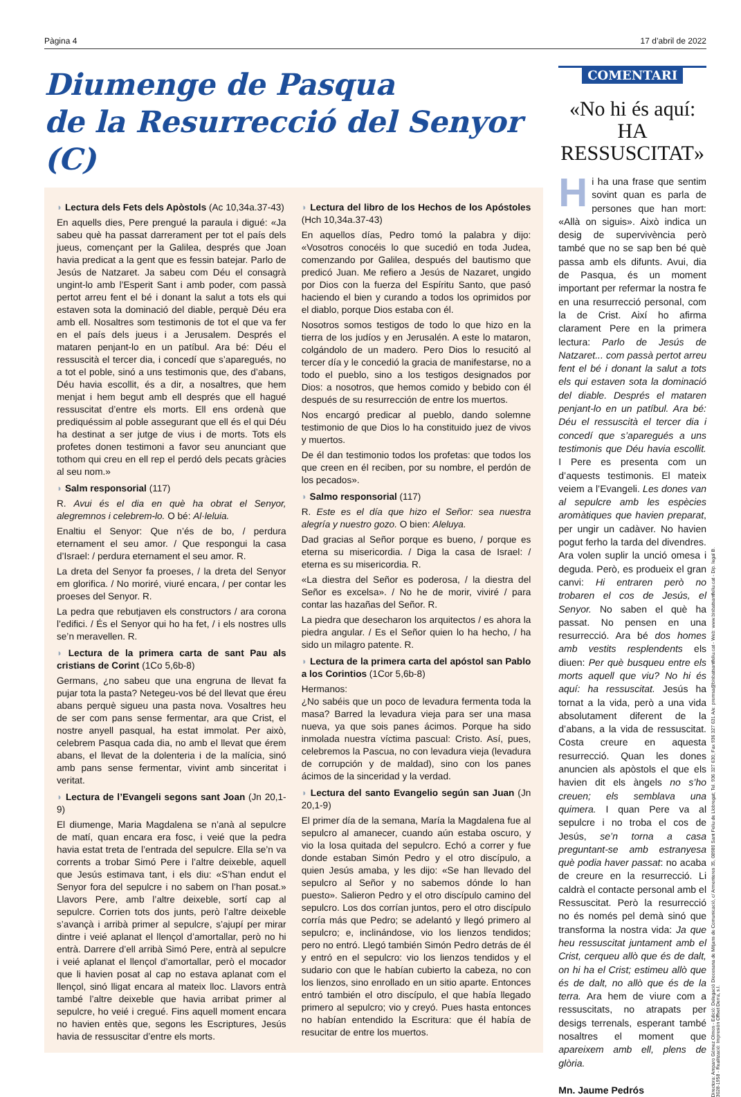Pàgina 4 17 d’abril de 2022
Diumenge de Pasqua
de la Resurrecció del Senyor (C)
◗ Lectura dels Fets dels Apòstols (Ac 10,34a.37-43)
En aquells dies, Pere prengué la paraula i digué: «Ja sabeu què ha passat darrerament per tot el país dels jueus, començant per la Galilea, després que Joan havia predicat a la gent que es fessin batejar. Parlo de Jesús de Natzaret. Ja sabeu com Déu el consagrà ungint-lo amb l’Esperit Sant i amb poder, com passà pertot arreu fent el bé i donant la salut a tots els qui estaven sota la dominació del diable, perquè Déu era amb ell. Nosaltres som testimonis de tot el que va fer en el país dels jueus i a Jerusalem. Després el mataren penjant-lo en un patíbul. Ara bé: Déu el ressuscità el tercer dia, i concedí que s’aparegués, no a tot el poble, sinó a uns testimonis que, des d’abans, Déu havia escollit, és a dir, a nosaltres, que hem menjat i hem begut amb ell després que ell hagué ressuscitat d’entre els morts. Ell ens ordenà que prediquéssim al poble assegurant que ell és el qui Déu ha destinat a ser jutge de vius i de morts. Tots els profetes donen testimoni a favor seu anunciant que tothom qui creu en ell rep el perdó dels pecats gràcies al seu nom.»
◗ Salm responsorial (117)
R. Avui és el dia en què ha obrat el Senyor, alegremnos i celebrem-lo. O bé: Al·leluia.
Enaltiu el Senyor: Que n’és de bo, / perdura eternament el seu amor. / Que respongui la casa d’Israel: / perdura eternament el seu amor. R.
La dreta del Senyor fa proeses, / la dreta del Senyor em glorifica. / No moriré, viuré encara, / per contar les proeses del Senyor. R.
La pedra que rebutjaven els constructors / ara corona l’edifici. / És el Senyor qui ho ha fet, / i els nostres ulls se’n meravellen. R.
◗ Lectura de la primera carta de sant Pau als cristians de Corint (1Co 5,6b-8)
Germans, ¿no sabeu que una engruna de llevat fa pujar tota la pasta? Netegeu-vos bé del llevat que éreu abans perquè sigueu una pasta nova. Vosaltres heu de ser com pans sense fermentar, ara que Crist, el nostre anyell pasqual, ha estat immolat. Per això, celebrem Pasqua cada dia, no amb el llevat que érem abans, el llevat de la dolenteria i de la malícia, sinó amb pans sense fermentar, vivint amb sinceritat i veritat.
◗ Lectura de l’Evangeli segons sant Joan (Jn 20,1-9)
El diumenge, Maria Magdalena se n’anà al sepulcre de matí, quan encara era fosc, i veié que la pedra havia estat treta de l’entrada del sepulcre. Ella se’n va corrents a trobar Simó Pere i l’altre deixeble, aquell que Jesús estimava tant, i els diu: «S’han endut el Senyor fora del sepulcre i no sabem on l’han posat.» Llavors Pere, amb l’altre deixeble, sortí cap al sepulcre. Corrien tots dos junts, però l’altre deixeble s’avançà i arribà primer al sepulcre, s’ajupí per mirar dintre i veié aplanat el llençol d’amortallar, però no hi entrà. Darrere d’ell arribà Simó Pere, entrà al sepulcre i veié aplanat el llençol d’amortallar, però el mocador que li havien posat al cap no estava aplanat com el llençol, sinó lligat encara al mateix lloc. Llavors entrà també l’altre deixeble que havia arribat primer al sepulcre, ho veié i cregué. Fins aquell moment encara no havien entès que, segons les Escriptures, Jesús havia de ressuscitar d’entre els morts.
◗ Lectura del libro de los Hechos de los Apóstoles (Hch 10,34a.37-43)
En aquellos días, Pedro tomó la palabra y dijo: «Vosotros conocéis lo que sucedió en toda Judea, comenzando por Galilea, después del bautismo que predicó Juan. Me refiero a Jesús de Nazaret, ungido por Dios con la fuerza del Espíritu Santo, que pasó haciendo el bien y curando a todos los oprimidos por el diablo, porque Dios estaba con él.
Nosotros somos testigos de todo lo que hizo en la tierra de los judíos y en Jerusalén. A este lo mataron, colgándolo de un madero. Pero Dios lo resucitó al tercer día y le concedió la gracia de manifestarse, no a todo el pueblo, sino a los testigos designados por Dios: a nosotros, que hemos comido y bebido con él después de su resurrección de entre los muertos.
Nos encargó predicar al pueblo, dando solemne testimonio de que Dios lo ha constituido juez de vivos y muertos.
De él dan testimonio todos los profetas: que todos los que creen en él reciben, por su nombre, el perdón de los pecados».
◗ Salmo responsorial (117)
R. Este es el día que hizo el Señor: sea nuestra alegría y nuestro gozo. O bien: Aleluya.
Dad gracias al Señor porque es bueno, / porque es eterna su misericordia. / Diga la casa de Israel: / eterna es su misericordia. R.
«La diestra del Señor es poderosa, / la diestra del Señor es excelsa». / No he de morir, viviré / para contar las hazañas del Señor. R.
La piedra que desecharon los arquitectos / es ahora la piedra angular. / Es el Señor quien lo ha hecho, / ha sido un milagro patente. R.
◗ Lectura de la primera carta del apóstol san Pablo a los Corintios (1Cor 5,6b-8)
Hermanos:
¿No sabéis que un poco de levadura fermenta toda la masa? Barred la levadura vieja para ser una masa nueva, ya que sois panes ácimos. Porque ha sido inmolada nuestra víctima pascual: Cristo. Así, pues, celebremos la Pascua, no con levadura vieja (levadura de corrupción y de maldad), sino con los panes ácimos de la sinceridad y la verdad.
◗ Lectura del santo Evangelio según san Juan (Jn 20,1-9)
El primer día de la semana, María la Magdalena fue al sepulcro al amanecer, cuando aún estaba oscuro, y vio la losa quitada del sepulcro. Echó a correr y fue donde estaban Simón Pedro y el otro discípulo, a quien Jesús amaba, y les dijo: «Se han llevado del sepulcro al Señor y no sabemos dónde lo han puesto». Salieron Pedro y el otro discípulo camino del sepulcro. Los dos corrían juntos, pero el otro discípulo corría más que Pedro; se adelantó y llegó primero al sepulcro; e, inclinándose, vio los lienzos tendidos; pero no entró. Llegó también Simón Pedro detrás de él y entró en el sepulcro: vio los lienzos tendidos y el sudario con que le habían cubierto la cabeza, no con los lienzos, sino enrollado en un sitio aparte. Entonces entró también el otro discípulo, el que había llegado primero al sepulcro; vio y creyó. Pues hasta entonces no habían entendido la Escritura: que él había de resucitar de entre los muertos.
COMENTARI
«No hi és aquí:
HA RESSUSCITAT»
Hi ha una frase que sentim sovint quan es parla de persones que han mort: «Allà on siguis». Això indica un desig de supervivència però també que no se sap ben bé què passa amb els difunts. Avui, dia de Pasqua, és un moment important per refermar la nostra fe en una resurrecció personal, com la de Crist. Així ho afirma clarament Pere en la primera lectura: Parlo de Jesús de Natzaret... com passà pertot arreu fent el bé i donant la salut a tots els qui estaven sota la dominació del diable. Després el mataren penjant-lo en un patíbul. Ara bé: Déu el ressuscità el tercer dia i concedí que s’aparegués a uns testimonis que Déu havia escollit. I Pere es presenta com un d’aquests testimonis. El mateix veiem a l’Evangeli. Les dones van al sepulcre amb les espècies aromàtiques que havien preparat, per ungir un cadàver. No havien pogut ferho la tarda del divendres. Ara volen suplir la unció omesa i deguda. Però, es produeix el gran canvi: Hi entraren però no trobaren el cos de Jesús, el Senyor. No saben el què ha passat. No pensen en una resurrecció. Ara bé dos homes amb vestits resplendents els diuen: Per què busqueu entre els morts aquell que viu? No hi és aquí: ha ressuscitat. Jesús ha tornat a la vida, però a una vida absolutament diferent de la d’abans, a la vida de ressuscitat. Costa creure en aquesta resurrecció. Quan les dones anuncien als apòstols el que els havien dit els àngels no s’ho creuen; els semblava una quimera. I quan Pere va al sepulcre i no troba el cos de Jesús, se’n torna a casa preguntant-se amb estranyesa què podia haver passat: no acaba de creure en la resurrecció. Li caldrà el contacte personal amb el Ressuscitat. Però la resurrecció no és només pel demà sinó que transforma la nostra vida: Ja que heu ressuscitat juntament amb el Crist, cerqueu allò que és de dalt, on hi ha el Crist; estimeu allò que és de dalt, no allò que és de la terra. Ara hem de viure com a ressuscitats, no atrapats per desigs terrenals, esperant també nosaltres el moment que apareixem amb ell, plens de glòria.
Mn. Jaume Pedrós
Directora: Amparo Gómez Olmos - Edició: Delegació Diocesana de Mitjans de Comunicació, c/ Armenteres 35, 08980 Sant Feliu de Llobregat; Tel. 936 327 630; Fax 936 327 631 A/e: premsa@bisbatsantfeliu.cat - Web: www.bisbatsantfeliu.cat - Dip. legal B. 3028-1958 - Realització: Impresión Offset Derra, s.l.